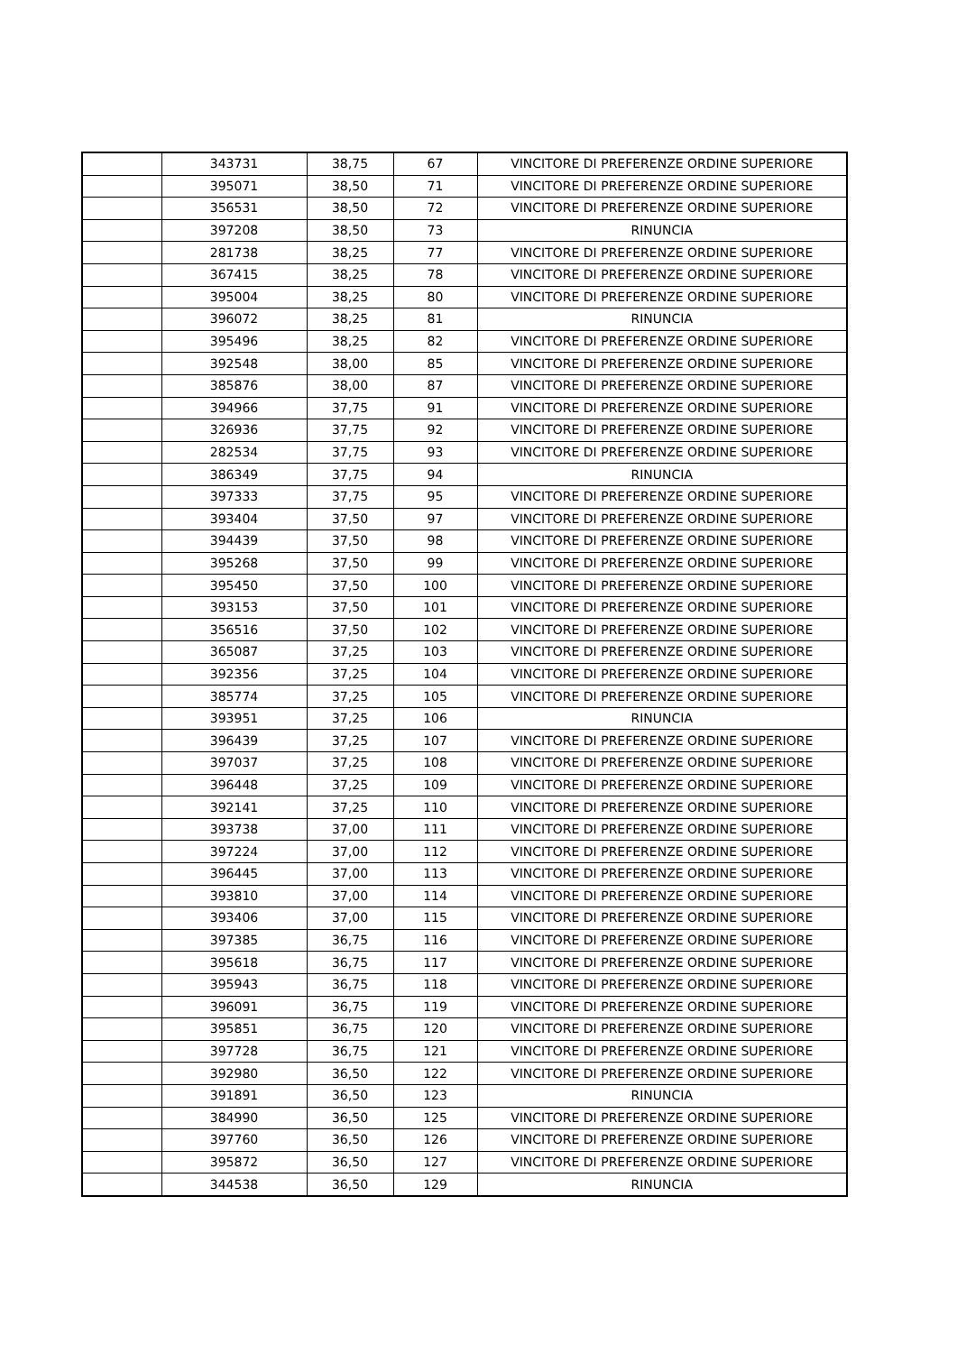| | 343731 | 38,75 | 67 | VINCITORE DI PREFERENZE ORDINE SUPERIORE |
| | 395071 | 38,50 | 71 | VINCITORE DI PREFERENZE ORDINE SUPERIORE |
| | 356531 | 38,50 | 72 | VINCITORE DI PREFERENZE ORDINE SUPERIORE |
| | 397208 | 38,50 | 73 | RINUNCIA |
| | 281738 | 38,25 | 77 | VINCITORE DI PREFERENZE ORDINE SUPERIORE |
| | 367415 | 38,25 | 78 | VINCITORE DI PREFERENZE ORDINE SUPERIORE |
| | 395004 | 38,25 | 80 | VINCITORE DI PREFERENZE ORDINE SUPERIORE |
| | 396072 | 38,25 | 81 | RINUNCIA |
| | 395496 | 38,25 | 82 | VINCITORE DI PREFERENZE ORDINE SUPERIORE |
| | 392548 | 38,00 | 85 | VINCITORE DI PREFERENZE ORDINE SUPERIORE |
| | 385876 | 38,00 | 87 | VINCITORE DI PREFERENZE ORDINE SUPERIORE |
| | 394966 | 37,75 | 91 | VINCITORE DI PREFERENZE ORDINE SUPERIORE |
| | 326936 | 37,75 | 92 | VINCITORE DI PREFERENZE ORDINE SUPERIORE |
| | 282534 | 37,75 | 93 | VINCITORE DI PREFERENZE ORDINE SUPERIORE |
| | 386349 | 37,75 | 94 | RINUNCIA |
| | 397333 | 37,75 | 95 | VINCITORE DI PREFERENZE ORDINE SUPERIORE |
| | 393404 | 37,50 | 97 | VINCITORE DI PREFERENZE ORDINE SUPERIORE |
| | 394439 | 37,50 | 98 | VINCITORE DI PREFERENZE ORDINE SUPERIORE |
| | 395268 | 37,50 | 99 | VINCITORE DI PREFERENZE ORDINE SUPERIORE |
| | 395450 | 37,50 | 100 | VINCITORE DI PREFERENZE ORDINE SUPERIORE |
| | 393153 | 37,50 | 101 | VINCITORE DI PREFERENZE ORDINE SUPERIORE |
| | 356516 | 37,50 | 102 | VINCITORE DI PREFERENZE ORDINE SUPERIORE |
| | 365087 | 37,25 | 103 | VINCITORE DI PREFERENZE ORDINE SUPERIORE |
| | 392356 | 37,25 | 104 | VINCITORE DI PREFERENZE ORDINE SUPERIORE |
| | 385774 | 37,25 | 105 | VINCITORE DI PREFERENZE ORDINE SUPERIORE |
| | 393951 | 37,25 | 106 | RINUNCIA |
| | 396439 | 37,25 | 107 | VINCITORE DI PREFERENZE ORDINE SUPERIORE |
| | 397037 | 37,25 | 108 | VINCITORE DI PREFERENZE ORDINE SUPERIORE |
| | 396448 | 37,25 | 109 | VINCITORE DI PREFERENZE ORDINE SUPERIORE |
| | 392141 | 37,25 | 110 | VINCITORE DI PREFERENZE ORDINE SUPERIORE |
| | 393738 | 37,00 | 111 | VINCITORE DI PREFERENZE ORDINE SUPERIORE |
| | 397224 | 37,00 | 112 | VINCITORE DI PREFERENZE ORDINE SUPERIORE |
| | 396445 | 37,00 | 113 | VINCITORE DI PREFERENZE ORDINE SUPERIORE |
| | 393810 | 37,00 | 114 | VINCITORE DI PREFERENZE ORDINE SUPERIORE |
| | 393406 | 37,00 | 115 | VINCITORE DI PREFERENZE ORDINE SUPERIORE |
| | 397385 | 36,75 | 116 | VINCITORE DI PREFERENZE ORDINE SUPERIORE |
| | 395618 | 36,75 | 117 | VINCITORE DI PREFERENZE ORDINE SUPERIORE |
| | 395943 | 36,75 | 118 | VINCITORE DI PREFERENZE ORDINE SUPERIORE |
| | 396091 | 36,75 | 119 | VINCITORE DI PREFERENZE ORDINE SUPERIORE |
| | 395851 | 36,75 | 120 | VINCITORE DI PREFERENZE ORDINE SUPERIORE |
| | 397728 | 36,75 | 121 | VINCITORE DI PREFERENZE ORDINE SUPERIORE |
| | 392980 | 36,50 | 122 | VINCITORE DI PREFERENZE ORDINE SUPERIORE |
| | 391891 | 36,50 | 123 | RINUNCIA |
| | 384990 | 36,50 | 125 | VINCITORE DI PREFERENZE ORDINE SUPERIORE |
| | 397760 | 36,50 | 126 | VINCITORE DI PREFERENZE ORDINE SUPERIORE |
| | 395872 | 36,50 | 127 | VINCITORE DI PREFERENZE ORDINE SUPERIORE |
| | 344538 | 36,50 | 129 | RINUNCIA |